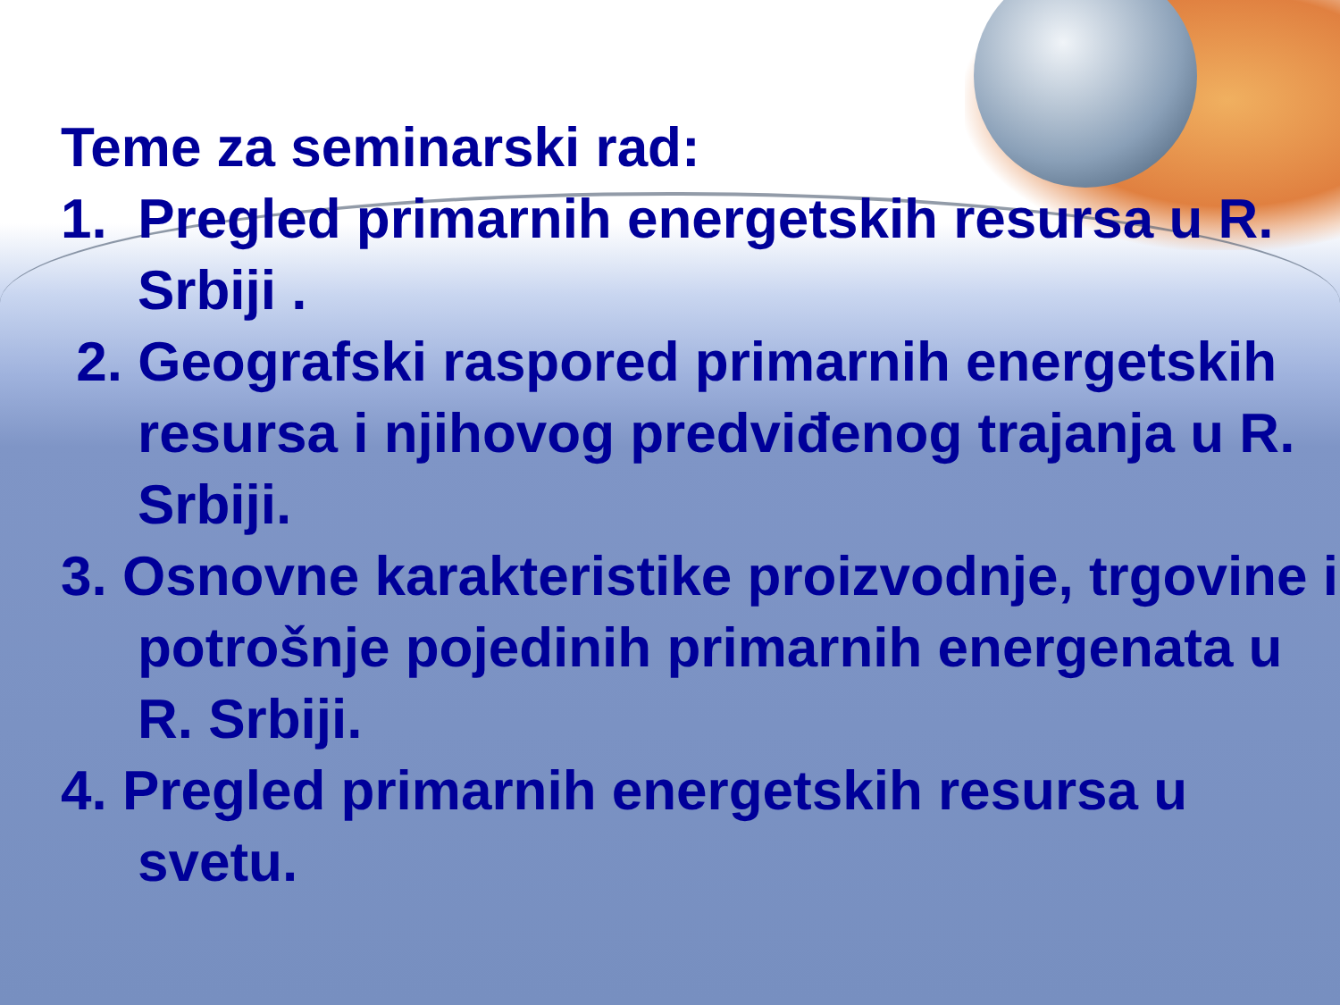Teme za seminarski rad:
1. Pregled primarnih energetskih resursa u R. Srbiji .
2. Geografski raspored primarnih energetskih resursa i njihovog predviđenog trajanja u R. Srbiji.
3. Osnovne karakteristike proizvodnje, trgovine i potrošnje pojedinih primarnih energenata u R. Srbiji.
4. Pregled primarnih energetskih resursa u svetu.